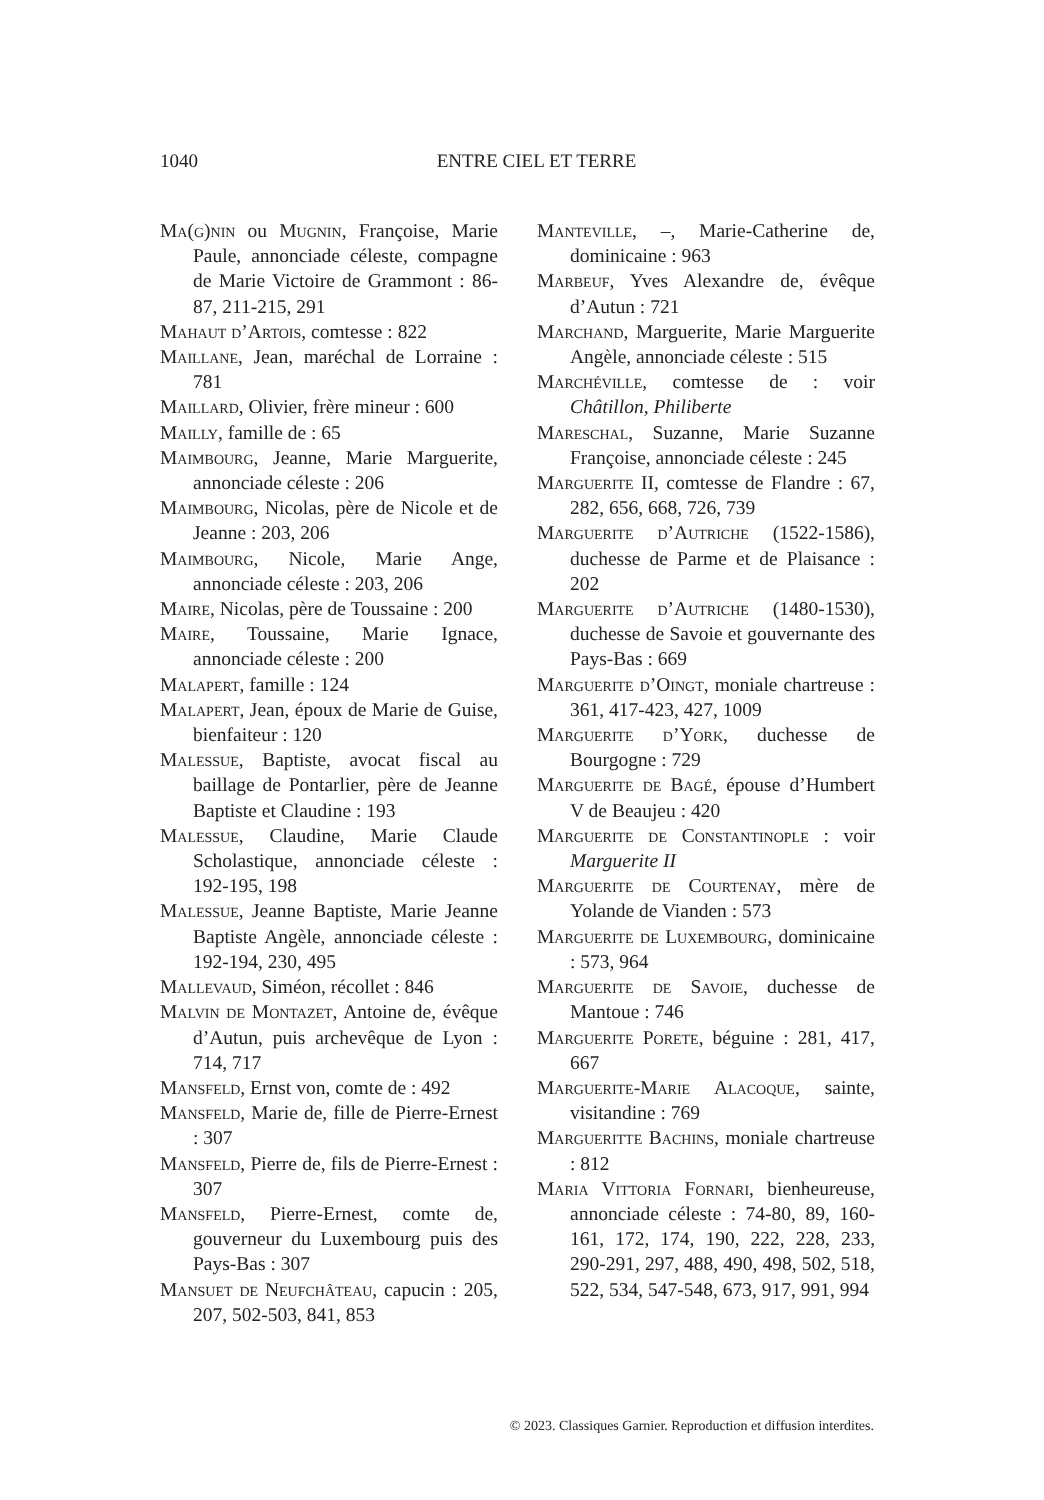1040
ENTRE CIEL ET TERRE
Ma(g)nin ou Mugnin, Françoise, Marie Paule, annonciade céleste, compagne de Marie Victoire de Grammont : 86-87, 211-215, 291
Mahaut d’Artois, comtesse : 822
Maillane, Jean, maréchal de Lorraine : 781
Maillard, Olivier, frère mineur : 600
Mailly, famille de : 65
Maimbourg, Jeanne, Marie Marguerite, annonciade céleste : 206
Maimbourg, Nicolas, père de Nicole et de Jeanne : 203, 206
Maimbourg, Nicole, Marie Ange, annonciade céleste : 203, 206
Maire, Nicolas, père de Toussaine : 200
Maire, Toussaine, Marie Ignace, annonciade céleste : 200
Malapert, famille : 124
Malapert, Jean, époux de Marie de Guise, bienfaiteur : 120
Malessue, Baptiste, avocat fiscal au baillage de Pontarlier, père de Jeanne Baptiste et Claudine : 193
Malessue, Claudine, Marie Claude Scholastique, annonciade céleste : 192-195, 198
Malessue, Jeanne Baptiste, Marie Jeanne Baptiste Angèle, annonciade céleste : 192-194, 230, 495
Mallevaud, Siméon, récollet : 846
Malvin de Montazet, Antoine de, évêque d’Autun, puis archevêque de Lyon : 714, 717
Mansfeld, Ernst von, comte de : 492
Mansfeld, Marie de, fille de Pierre-Ernest : 307
Mansfeld, Pierre de, fils de Pierre-Ernest : 307
Mansfeld, Pierre-Ernest, comte de, gouverneur du Luxembourg puis des Pays-Bas : 307
Mansuet de Neufchâteau, capucin : 205, 207, 502-503, 841, 853
Manteville, –, Marie-Catherine de, dominicaine : 963
Marbeuf, Yves Alexandre de, évêque d’Autun : 721
Marchand, Marguerite, Marie Marguerite Angèle, annonciade céleste : 515
Marchéville, comtesse de : voir Châtillon, Philiberte
Mareschal, Suzanne, Marie Suzanne Françoise, annonciade céleste : 245
Marguerite II, comtesse de Flandre : 67, 282, 656, 668, 726, 739
Marguerite d’Autriche (1522-1586), duchesse de Parme et de Plaisance : 202
Marguerite d’Autriche (1480-1530), duchesse de Savoie et gouvernante des Pays-Bas : 669
Marguerite d’Oingt, moniale chartreuse : 361, 417-423, 427, 1009
Marguerite d’York, duchesse de Bourgogne : 729
Marguerite de Bagé, épouse d’Humbert V de Beaujeu : 420
Marguerite de Constantinople : voir Marguerite II
Marguerite de Courtenay, mère de Yolande de Vianden : 573
Marguerite de Luxembourg, dominicaine : 573, 964
Marguerite de Savoie, duchesse de Mantoue : 746
Marguerite Porete, béguine : 281, 417, 667
Marguerite-Marie Alacoque, sainte, visitandine : 769
Margueritte Bachins, moniale chartreuse : 812
Maria Vittoria Fornari, bienheureuse, annonciade céleste : 74-80, 89, 160-161, 172, 174, 190, 222, 228, 233, 290-291, 297, 488, 490, 498, 502, 518, 522, 534, 547-548, 673, 917, 991, 994
© 2023. Classiques Garnier. Reproduction et diffusion interdites.